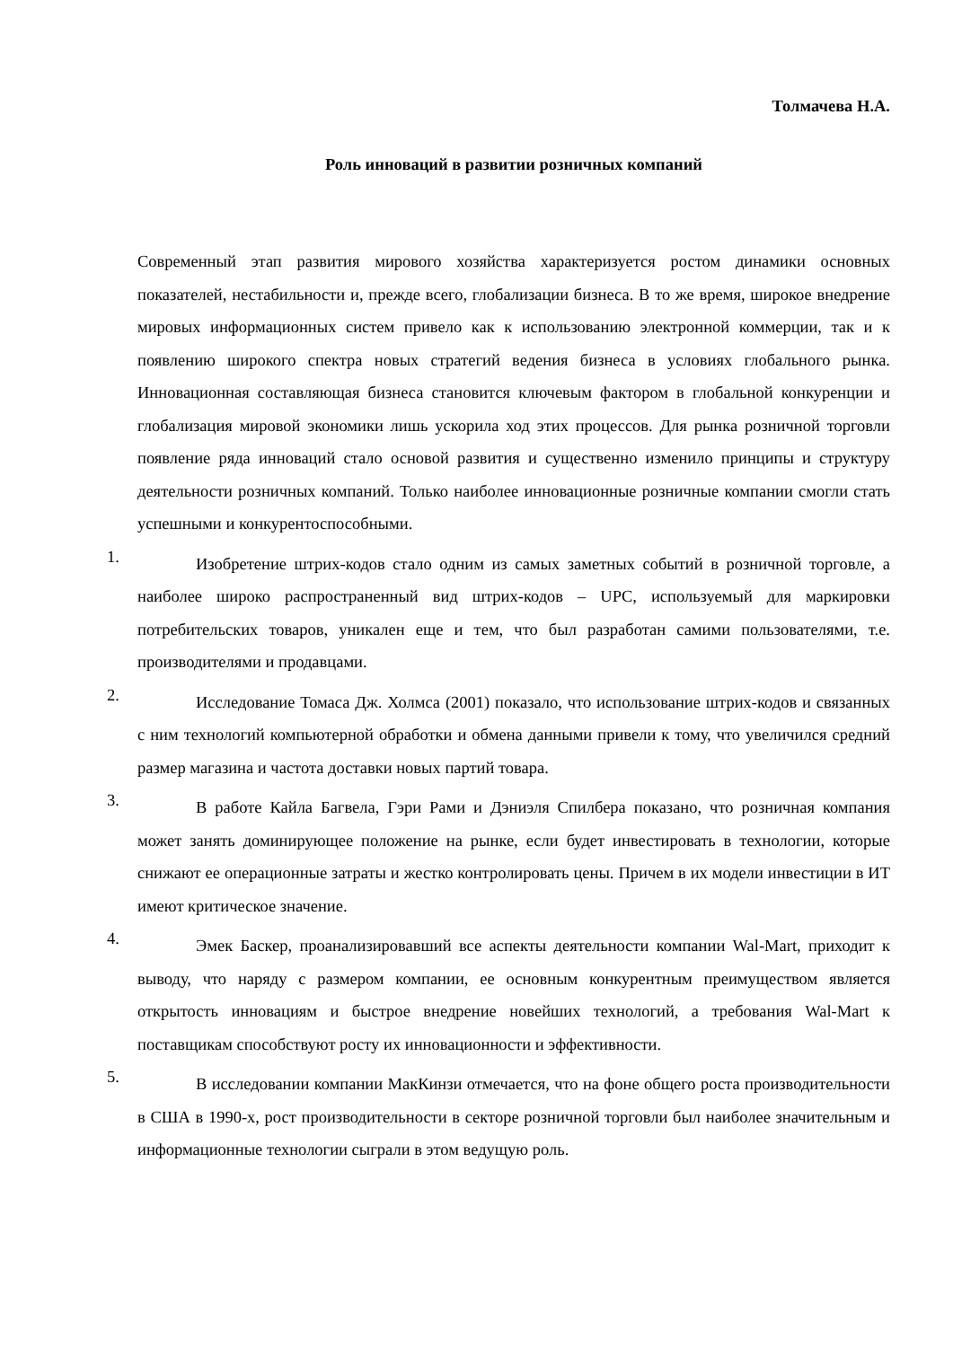Толмачева Н.А.
Роль инноваций в развитии розничных компаний
Современный этап развития мирового хозяйства характеризуется ростом динамики основных показателей, нестабильности и, прежде всего, глобализации бизнеса. В то же время, широкое внедрение мировых информационных систем привело как к использованию электронной коммерции, так и к появлению широкого спектра новых стратегий ведения бизнеса в условиях глобального рынка. Инновационная составляющая бизнеса становится ключевым фактором в глобальной конкуренции и глобализация мировой экономики лишь ускорила ход этих процессов. Для рынка розничной торговли появление ряда инноваций стало основой развития и существенно изменило принципы и структуру деятельности розничных компаний. Только наиболее инновационные розничные компании смогли стать успешными и конкурентоспособными.
1.
Изобретение штрих-кодов стало одним из самых заметных событий в розничной торговле, а наиболее широко распространенный вид штрих-кодов – UPC, используемый для маркировки потребительских товаров, уникален еще и тем, что был разработан самими пользователями, т.е. производителями и продавцами.
2.
Исследование Томаса Дж. Холмса (2001) показало, что использование штрих-кодов и связанных с ним технологий компьютерной обработки и обмена данными привели к тому, что увеличился средний размер магазина и частота доставки новых партий товара.
3.
В работе Кайла Багвела, Гэри Рами и Дэниэля Спилбера показано, что розничная компания может занять доминирующее положение на рынке, если будет инвестировать в технологии, которые снижают ее операционные затраты и жестко контролировать цены. Причем в их модели инвестиции в ИТ имеют критическое значение.
4.
Эмек Баскер, проанализировавший все аспекты деятельности компании Wal-Mart, приходит к выводу, что наряду с размером компании, ее основным конкурентным преимуществом является открытость инновациям и быстрое внедрение новейших технологий, а требования Wal-Mart к поставщикам способствуют росту их инновационности и эффективности.
5.
В исследовании компании МакКинзи отмечается, что на фоне общего роста производительности в США в 1990-х, рост производительности в секторе розничной торговли был наиболее значительным и информационные технологии сыграли в этом ведущую роль.